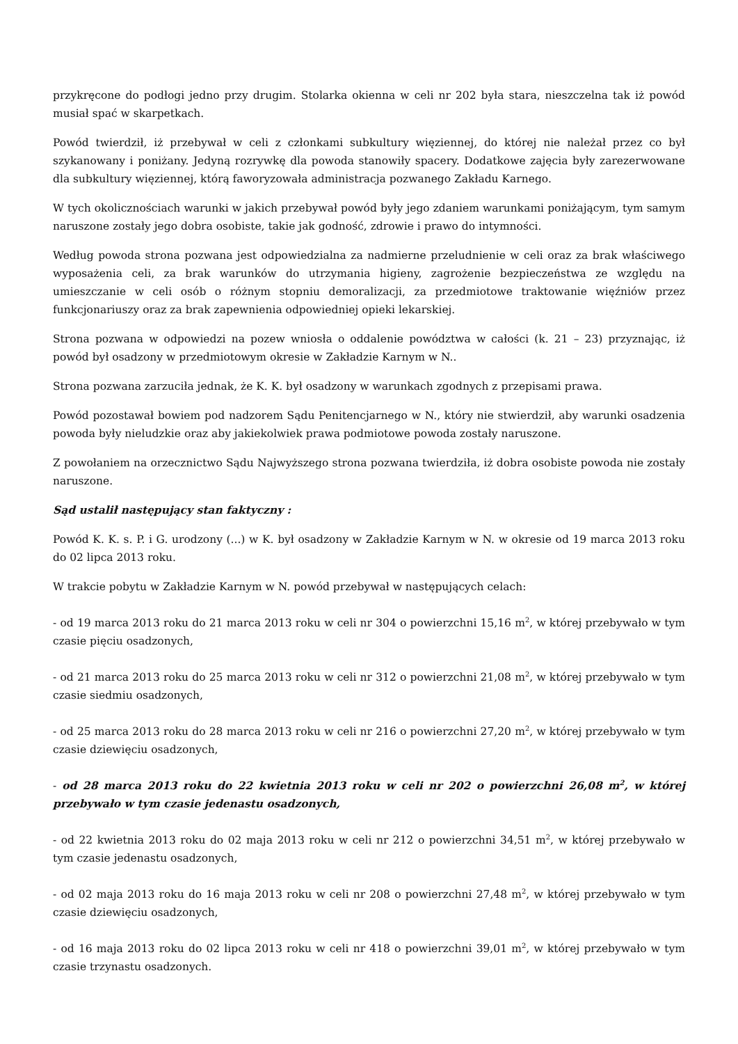przykręcone do podłogi jedno przy drugim. Stolarka okienna w celi nr 202 była stara, nieszczelna tak iż powód musiał spać w skarpetkach.
Powód twierdził, iż przebywał w celi z członkami subkultury więziennej, do której nie należał przez co był szykanowany i poniżany. Jedyną rozrywkę dla powoda stanowiły spacery. Dodatkowe zajęcia były zarezerwowane dla subkultury więziennej, którą faworyzowała administracja pozwanego Zakładu Karnego.
W tych okolicznościach warunki w jakich przebywał powód były jego zdaniem warunkami poniżającym, tym samym naruszone zostały jego dobra osobiste, takie jak godność, zdrowie i prawo do intymności.
Według powoda strona pozwana jest odpowiedzialna za nadmierne przeludnienie w celi oraz za brak właściwego wyposażenia celi, za brak warunków do utrzymania higieny, zagrożenie bezpieczeństwa ze względu na umieszczanie w celi osób o różnym stopniu demoralizacji, za przedmiotowe traktowanie więźniów przez funkcjonariuszy oraz za brak zapewnienia odpowiedniej opieki lekarskiej.
Strona pozwana w odpowiedzi na pozew wniosła o oddalenie powództwa w całości (k. 21 – 23) przyznając, iż powód był osadzony w przedmiotowym okresie w Zakładzie Karnym w N..
Strona pozwana zarzuciła jednak, że K. K. był osadzony w warunkach zgodnych z przepisami prawa.
Powód pozostawał bowiem pod nadzorem Sądu Penitencjarnego w N., który nie stwierdził, aby warunki osadzenia powoda były nieludzkie oraz aby jakiekolwiek prawa podmiotowe powoda zostały naruszone.
Z powołaniem na orzecznictwo Sądu Najwyższego strona pozwana twierdziła, iż dobra osobiste powoda nie zostały naruszone.
Sąd ustalił następujący stan faktyczny :
Powód K. K. s. P. i G. urodzony (...) w K. był osadzony w Zakładzie Karnym w N. w okresie od 19 marca 2013 roku do 02 lipca 2013 roku.
W trakcie pobytu w Zakładzie Karnym w N. powód przebywał w następujących celach:
- od 19 marca 2013 roku do 21 marca 2013 roku w celi nr 304 o powierzchni 15,16 m<sup>2</sup>, w której przebywało w tym czasie pięciu osadzonych,
- od 21 marca 2013 roku do 25 marca 2013 roku w celi nr 312 o powierzchni 21,08 m<sup>2</sup>, w której przebywało w tym czasie siedmiu osadzonych,
- od 25 marca 2013 roku do 28 marca 2013 roku w celi nr 216 o powierzchni 27,20 m<sup>2</sup>, w której przebywało w tym czasie dziewięciu osadzonych,
- od 28 marca 2013 roku do 22 kwietnia 2013 roku w celi nr 202 o powierzchni 26,08 m<sup>2</sup>, w której przebywało w tym czasie jedenastu osadzonych,
- od 22 kwietnia 2013 roku do 02 maja 2013 roku w celi nr 212 o powierzchni 34,51 m<sup>2</sup>, w której przebywało w tym czasie jedenastu osadzonych,
- od 02 maja 2013 roku do 16 maja 2013 roku w celi nr 208 o powierzchni 27,48 m<sup>2</sup>, w której przebywało w tym czasie dziewięciu osadzonych,
- od 16 maja 2013 roku do 02 lipca 2013 roku w celi nr 418 o powierzchni 39,01 m<sup>2</sup>, w której przebywało w tym czasie trzynastu osadzonych.